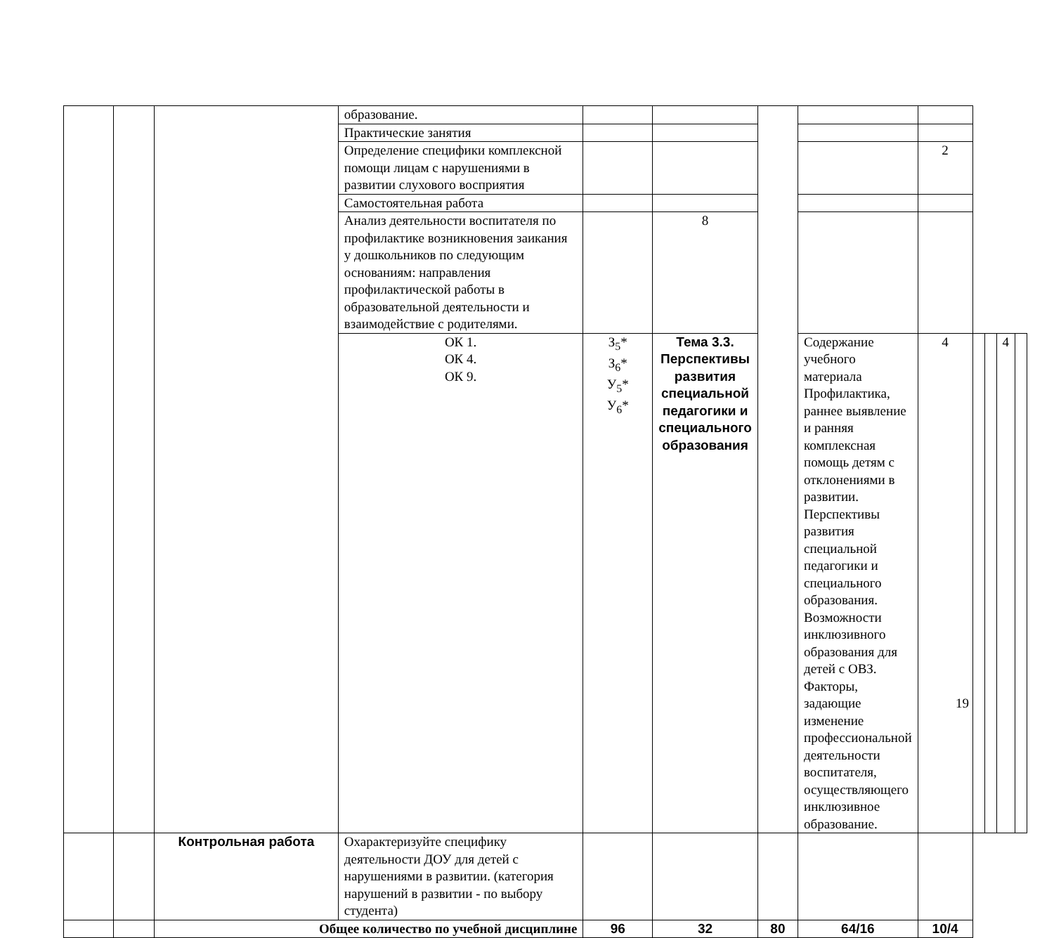| | | | образование. | | | | | | | | | |
| | | | Практические занятия | | | | | | | | | |
| | | | Определение специфики комплексной помощи лицам с нарушениями в развитии слухового восприятия | | | | | 2 | | | | |
| | | | Самостоятельная работа | | | | | | | | | |
| | | | Анализ деятельности воспитателя по профилактике возникновения заикания у дошкольников по следующим основаниям: направления профилактической работы в образовательной деятельности и взаимодействие с родителями. | | 8 | | | | | | | |
| | | | ОК 1. ОК 4. ОК 9. | З<sub>5</sub>* З<sub>6</sub>* У<sub>5</sub>* У<sub>6</sub>* | Тема 3.3. Перспективы развития специальной педагогики и специального образования | | Содержание учебного материала Профилактика, раннее выявление и ранняя комплексная помощь детям с отклонениями в развитии. Перспективы развития специальной педагогики и специального образования. Возможности инклюзивного образования для детей с ОВЗ. Факторы, задающие изменение профессиональной деятельности воспитателя, осуществляющего инклюзивное образование. | 4 | | | 4 | |
| | | Контрольная работа | Охарактеризуйте специфику деятельности ДОУ для детей с нарушениями в развитии. (категория нарушений в развитии - по выбору студента) | | | | | | | | | |
| | | Общее количество по учебной дисциплине | | 96 | 32 | 80 | 64/16 | 10/4 | | | | |
19